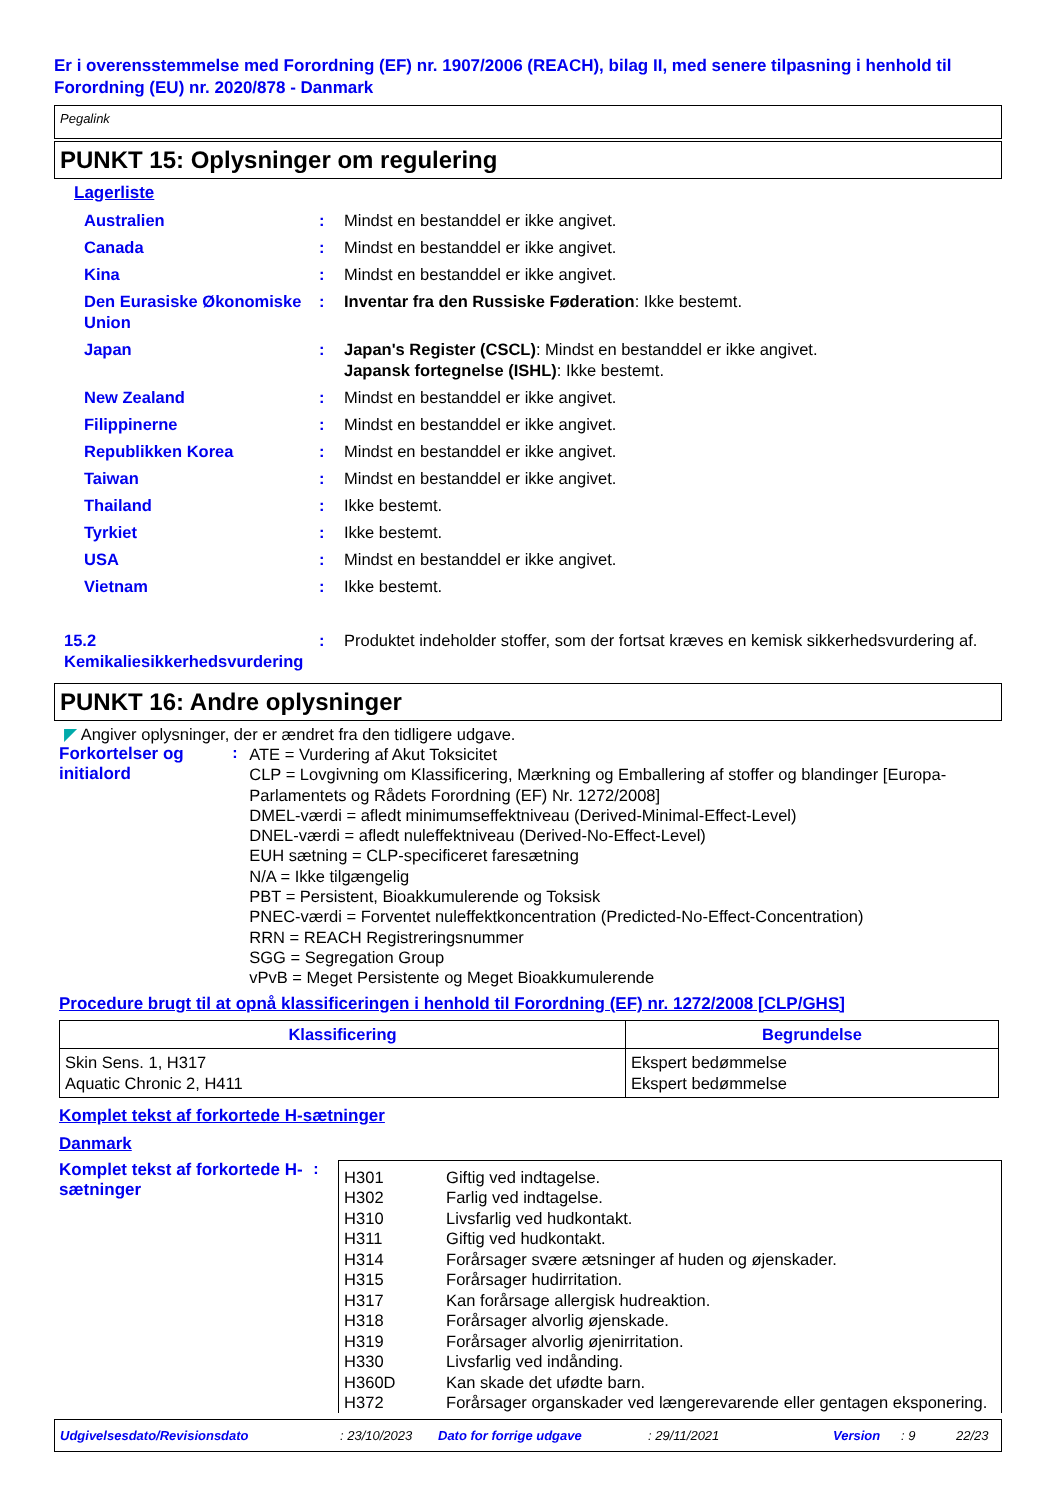Er i overensstemmelse med Forordning (EF) nr. 1907/2006 (REACH), bilag II, med senere tilpasning i henhold til Forordning (EU) nr. 2020/878 - Danmark
Pegalink
PUNKT 15: Oplysninger om regulering
Lagerliste
| Australien | : | Mindst en bestanddel er ikke angivet. |
| Canada | : | Mindst en bestanddel er ikke angivet. |
| Kina | : | Mindst en bestanddel er ikke angivet. |
| Den Eurasiske Økonomiske Union | : | Inventar fra den Russiske Føderation : Ikke bestemt. |
| Japan | : | Japan's Register (CSCL) : Mindst en bestanddel er ikke angivet. Japansk fortegnelse (ISHL) : Ikke bestemt. |
| New Zealand | : | Mindst en bestanddel er ikke angivet. |
| Filippinerne | : | Mindst en bestanddel er ikke angivet. |
| Republikken Korea | : | Mindst en bestanddel er ikke angivet. |
| Taiwan | : | Mindst en bestanddel er ikke angivet. |
| Thailand | : | Ikke bestemt. |
| Tyrkiet | : | Ikke bestemt. |
| USA | : | Mindst en bestanddel er ikke angivet. |
| Vietnam | : | Ikke bestemt. |
| 15.2 Kemikaliesikkerhedsvurdering | : | Produktet indeholder stoffer, som der fortsat kræves en kemisk sikkerhedsvurdering af. |
PUNKT 16: Andre oplysninger
◤ Angiver oplysninger, der er ændret fra den tidligere udgave.
Forkortelser og initialord
:
ATE = Vurdering af Akut Toksicitet
CLP = Lovgivning om Klassificering, Mærkning og Emballering af stoffer og blandinger [Europa-Parlamentets og Rådets Forordning (EF) Nr. 1272/2008]
DMEL-værdi = afledt minimumseffektniveau (Derived-Minimal-Effect-Level)
DNEL-værdi = afledt nuleffektniveau (Derived-No-Effect-Level)
EUH sætning = CLP-specificeret faresætning
N/A = Ikke tilgængelig
PBT = Persistent, Bioakkumulerende og Toksisk
PNEC-værdi = Forventet nuleffektkoncentration (Predicted-No-Effect-Concentration)
RRN = REACH Registreringsnummer
SGG = Segregation Group
vPvB = Meget Persistente og Meget Bioakkumulerende
Procedure brugt til at opnå klassificeringen i henhold til Forordning (EF) nr. 1272/2008 [CLP/GHS]
| Klassificering | Begrundelse |
| --- | --- |
| Skin Sens. 1, H317 Aquatic Chronic 2, H411 | Ekspert bedømmelse Ekspert bedømmelse |
Komplet tekst af forkortede H-sætninger
Danmark
Komplet tekst af forkortede H-sætninger
:
| H301 H302 H310 H311 H314 H315 H317 H318 H319 H330 H360D H372 | Giftig ved indtagelse. Farlig ved indtagelse. Livsfarlig ved hudkontakt. Giftig ved hudkontakt. Forårsager svære ætsninger af huden og øjenskader. Forårsager hudirritation. Kan forårsage allergisk hudreaktion. Forårsager alvorlig øjenskade. Forårsager alvorlig øjenirritation. Livsfarlig ved indånding. Kan skade det ufødte barn. Forårsager organskader ved længerevarende eller gentagen eksponering. |
Udgivelsesdato/Revisionsdato : 23/10/2023 Dato for forrige udgave : 29/11/2021 Version : 9 22/23